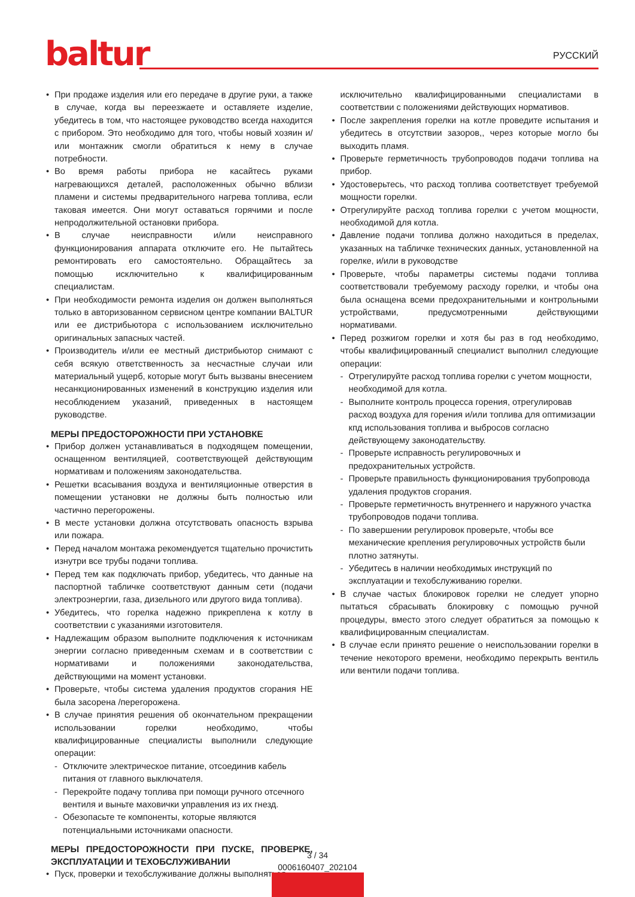baltur
РУССКИЙ
При продаже изделия или его передаче в другие руки, а также в случае, когда вы переезжаете и оставляете изделие, убедитесь в том, что настоящее руководство всегда находится с прибором. Это необходимо для того, чтобы новый хозяин и/или монтажник смогли обратиться к нему в случае потребности.
Во время работы прибора не касайтесь руками нагревающихся деталей, расположенных обычно вблизи пламени и системы предварительного нагрева топлива, если таковая имеется. Они могут оставаться горячими и после непродолжительной остановки прибора.
В случае неисправности и/или неисправного функционирования аппарата отключите его. Не пытайтесь ремонтировать его самостоятельно. Обращайтесь за помощью исключительно к квалифицированным специалистам.
При необходимости ремонта изделия он должен выполняться только в авторизованном сервисном центре компании BALTUR или ее дистрибьютора с использованием исключительно оригинальных запасных частей.
Производитель и/или ее местный дистрибьютор снимают с себя всякую ответственность за несчастные случаи или материальный ущерб, которые могут быть вызваны внесением несанкционированных изменений в конструкцию изделия или несоблюдением указаний, приведенных в настоящем руководстве.
МЕРЫ ПРЕДОСТОРОЖНОСТИ ПРИ УСТАНОВКЕ
Прибор должен устанавливаться в подходящем помещении, оснащенном вентиляцией, соответствующей действующим нормативам и положениям законодательства.
Решетки всасывания воздуха и вентиляционные отверстия в помещении установки не должны быть полностью или частично перегорожены.
В месте установки должна отсутствовать опасность взрыва или пожара.
Перед началом монтажа рекомендуется тщательно прочистить изнутри все трубы подачи топлива.
Перед тем как подключать прибор, убедитесь, что данные на паспортной табличке соответствуют данным сети (подачи электроэнергии, газа, дизельного или другого вида топлива).
Убедитесь, что горелка надежно прикреплена к котлу в соответствии с указаниями изготовителя.
Надлежащим образом выполните подключения к источникам энергии согласно приведенным схемам и в соответствии с нормативами и положениями законодательства, действующими на момент установки.
Проверьте, чтобы система удаления продуктов сгорания НЕ была засорена /перегорожена.
В случае принятия решения об окончательном прекращении использовании горелки необходимо, чтобы квалифицированные специалисты выполнили следующие операции:
Отключите электрическое питание, отсоединив кабель питания от главного выключателя.
Перекройте подачу топлива при помощи ручного отсечного вентиля и выньте маховички управления из их гнезд.
Обезопасьте те компоненты, которые являются потенциальными источниками опасности.
МЕРЫ ПРЕДОСТОРОЖНОСТИ ПРИ ПУСКЕ, ПРОВЕРКЕ, ЭКСПЛУАТАЦИИ И ТЕХОБСЛУЖИВАНИИ
Пуск, проверки и техобслуживание должны выполняться
исключительно квалифицированными специалистами в соответствии с положениями действующих нормативов.
После закрепления горелки на котле проведите испытания и убедитесь в отсутствии зазоров,, через которые могло бы выходить пламя.
Проверьте герметичность трубопроводов подачи топлива на прибор.
Удостоверьтесь, что расход топлива соответствует требуемой мощности горелки.
Отрегулируйте расход топлива горелки с учетом мощности, необходимой для котла.
Давление подачи топлива должно находиться в пределах, указанных на табличке технических данных, установленной на горелке, и/или в руководстве
Проверьте, чтобы параметры системы подачи топлива соответствовали требуемому расходу горелки, и чтобы она была оснащена всеми предохранительными и контрольными устройствами, предусмотренными действующими нормативами.
Перед розжигом горелки и хотя бы раз в год необходимо, чтобы квалифицированный специалист выполнил следующие операции:
Отрегулируйте расход топлива горелки с учетом мощности, необходимой для котла.
Выполните контроль процесса горения, отрегулировав расход воздуха для горения и/или топлива для оптимизации кпд использования топлива и выбросов согласно действующему законодательству.
Проверьте исправность регулировочных и предохранительных устройств.
Проверьте правильность функционирования трубопровода удаления продуктов сгорания.
Проверьте герметичность внутреннего и наружного участка трубопроводов подачи топлива.
По завершении регулировок проверьте, чтобы все механические крепления регулировочных устройств были плотно затянуты.
Убедитесь в наличии необходимых инструкций по эксплуатации и техобслуживанию горелки.
В случае частых блокировок горелки не следует упорно пытаться сбрасывать блокировку с помощью ручной процедуры, вместо этого следует обратиться за помощью к квалифицированным специалистам.
В случае если принято решение о неиспользовании горелки в течение некоторого времени, необходимо перекрыть вентиль или вентили подачи топлива.
3 / 34
0006160407_202104